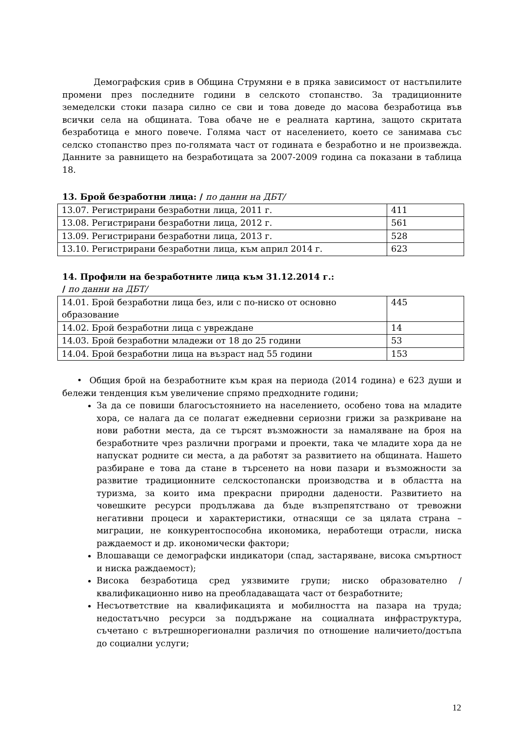Демографския срив в Община Струмяни е в пряка зависимост от настъпилите промени през последните години в селското стопанство. За традиционните земеделски стоки пазара силно се сви и това доведе до масова безработица във всички села на общината. Това обаче не е реалната картина, защото скритата безработица е много повече. Голяма част от населението, което се занимава със селско стопанство през по-голямата част от годината е безработно и не произвежда. Данните за равнището на безработицата за 2007-2009 година са показани в таблица 18.
13. Брой безработни лица: / по данни на ДБТ/
| 13.07. Регистрирани безработни лица, 2011 г. | 411 |
| 13.08. Регистрирани безработни лица, 2012 г. | 561 |
| 13.09. Регистрирани безработни лица, 2013 г. | 528 |
| 13.10. Регистрирани безработни лица, към април 2014 г. | 623 |
14. Профили на безработните лица към 31.12.2014 г.:
/ по данни на ДБТ/
| 14.01. Брой безработни лица без, или с по-ниско от основно образование | 445 |
| 14.02. Брой безработни лица с увреждане | 14 |
| 14.03. Брой безработни младежи от 18 до 25 години | 53 |
| 14.04. Брой безработни лица на възраст над 55 години | 153 |
• Общия брой на безработните към края на периода (2014 година) е 623 души и бележи тенденция към увеличение спрямо предходните години;
За да се повиши благосъстоянието на населението, особено това на младите хора, се налага да се полагат ежедневни сериозни грижи за разкриване на нови работни места, да се търсят възможности за намаляване на броя на безработните чрез различни програми и проекти, така че младите хора да не напускат родните си места, а да работят за развитието на общината. Нашето разбиране е това да стане в търсенето на нови пазари и възможности за развитие традиционните селскостопански производства и в областта на туризма, за които има прекрасни природни дадености. Развитието на човешките ресурси продължава да бъде възпрепятствано от тревожни негативни процеси и характеристики, отнасящи се за цялата страна – миграции, не конкурентоспособна икономика, неработещи отрасли, ниска раждаемост и др. икономически фактори;
Влошаващи се демографски индикатори (спад, застаряване, висока смъртност и ниска раждаемост);
Висока безработица сред уязвимите групи; ниско образователно /квалификационно ниво на преобладаващата част от безработните;
Несъответствие на квалификацията и мобилността на пазара на труда; недостатъчно ресурси за поддържане на социалната инфраструктура, съчетано с вътрешнорегионални различия по отношение наличието/достъпа до социални услуги;
12